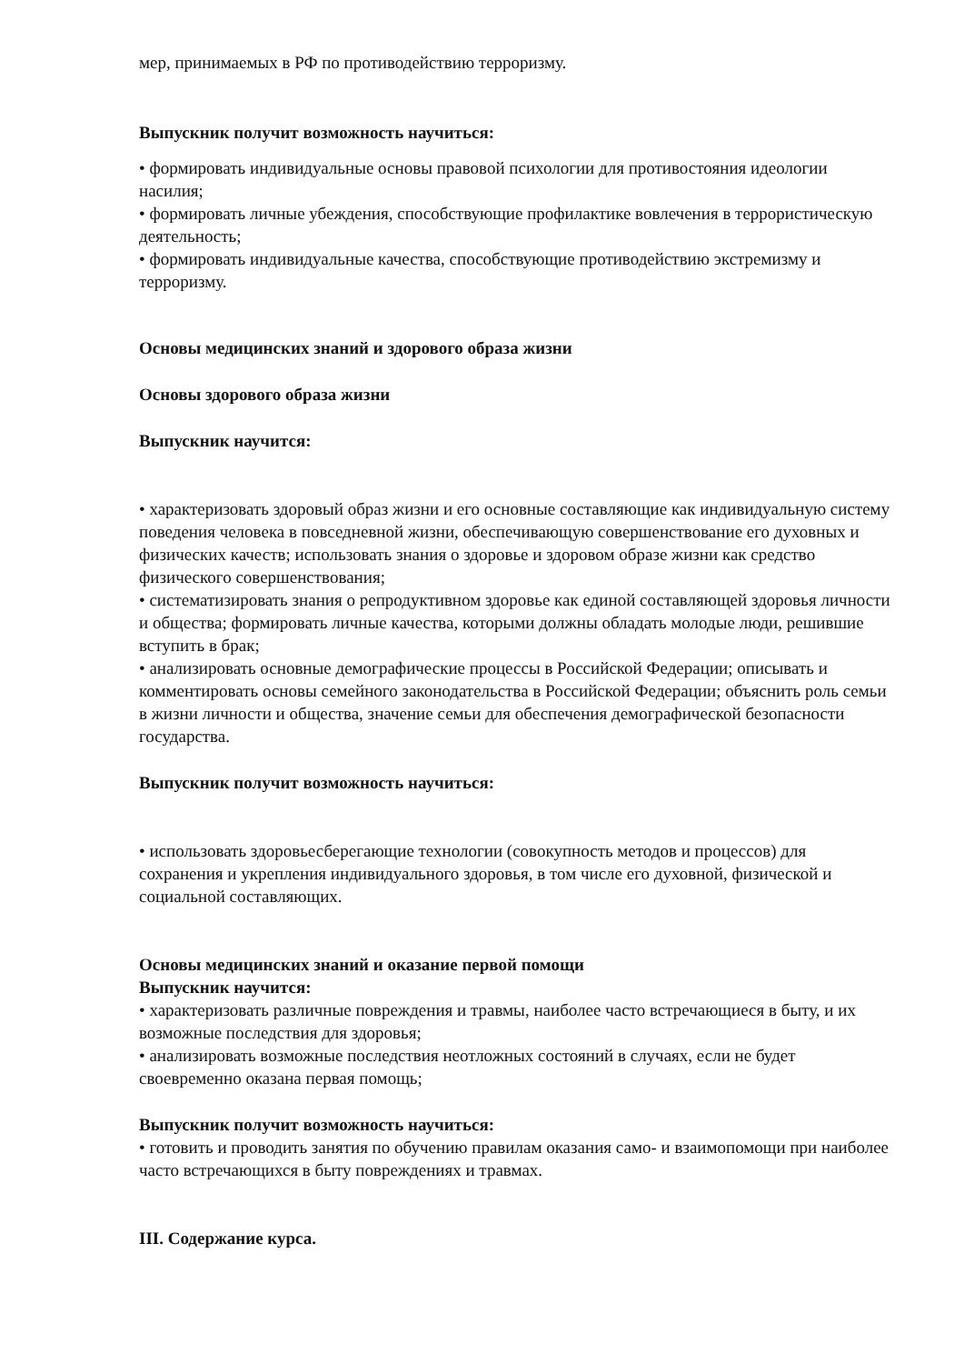мер, принимаемых в РФ по противодействию терроризму.
Выпускник получит возможность научиться:
• формировать индивидуальные основы правовой психологии для противостояния идеологии насилия;
• формировать личные убеждения, способствующие профилактике вовлечения в террористическую деятельность;
• формировать индивидуальные качества, способствующие противодействию экстремизму и терроризму.
Основы медицинских знаний и здорового образа жизни
Основы здорового образа жизни
Выпускник научится:
• характеризовать здоровый образ жизни и его основные составляющие как индивидуальную систему поведения человека в повседневной жизни, обеспечивающую совершенствование его духовных и физических качеств; использовать знания о здоровье и здоровом образе жизни как средство физического совершенствования;
• систематизировать знания о репродуктивном здоровье как единой составляющей здоровья личности и общества; формировать личные качества, которыми должны обладать молодые люди, решившие вступить в брак;
• анализировать основные демографические процессы в Российской Федерации; описывать и комментировать основы семейного законодательства в Российской Федерации; объяснить роль семьи в жизни личности и общества, значение семьи для обеспечения демографической безопасности государства.
Выпускник получит возможность научиться:
• использовать здоровьесберегающие технологии (совокупность методов и процессов) для сохранения и укрепления индивидуального здоровья, в том числе его духовной, физической и социальной составляющих.
Основы медицинских знаний и оказание первой помощи
Выпускник научится:
• характеризовать различные повреждения и травмы, наиболее часто встречающиеся в быту, и их возможные последствия для здоровья;
• анализировать возможные последствия неотложных состояний в случаях, если не будет своевременно оказана первая помощь;
Выпускник получит возможность научиться:
• готовить и проводить занятия по обучению правилам оказания само- и взаимопомощи при наиболее часто встречающихся в быту повреждениях и травмах.
III. Содержание курса.